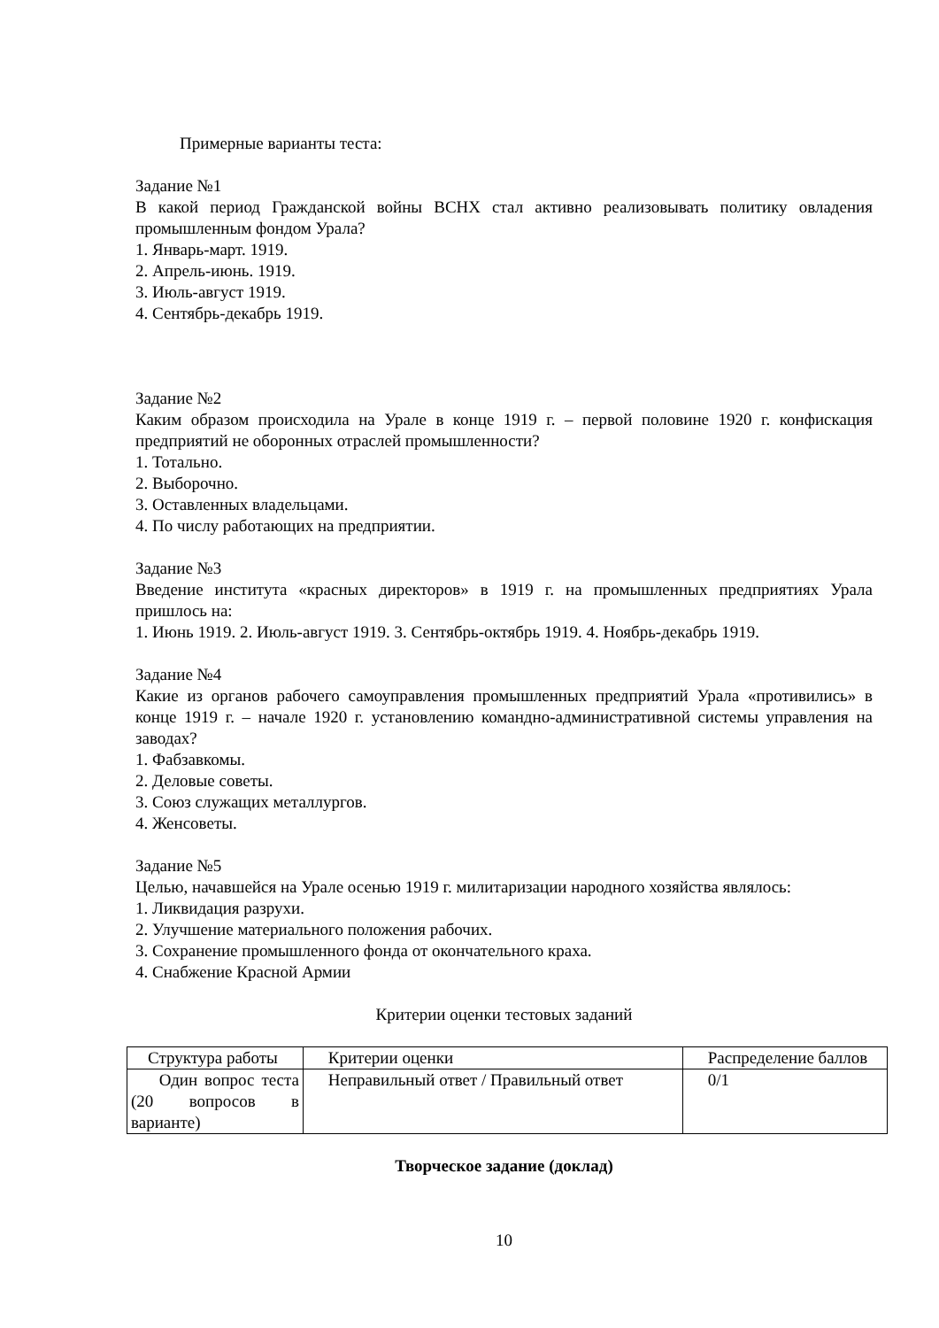Примерные варианты теста:
Задание №1
В какой период Гражданской войны ВСНХ стал активно реализовывать политику овладения промышленным фондом Урала?
1. Январь-март. 1919.
2. Апрель-июнь. 1919.
3. Июль-август 1919.
4. Сентябрь-декабрь 1919.
Задание №2
Каким образом происходила на Урале в конце 1919 г. – первой половине 1920 г. конфискация предприятий не оборонных отраслей промышленности?
1. Тотально.
2. Выборочно.
3. Оставленных владельцами.
4. По числу работающих на предприятии.
Задание №3
Введение института «красных директоров» в 1919 г. на промышленных предприятиях Урала пришлось на:
1. Июнь 1919. 2. Июль-август 1919. 3. Сентябрь-октябрь 1919. 4. Ноябрь-декабрь 1919.
Задание №4
Какие из органов рабочего самоуправления промышленных предприятий Урала «противились» в конце 1919 г. – начале 1920 г. установлению командно-административной системы управления на заводах?
1. Фабзавкомы.
2. Деловые советы.
3. Союз служащих металлургов.
4. Женсоветы.
Задание №5
Целью, начавшейся на Урале осенью 1919 г. милитаризации народного хозяйства являлось:
1. Ликвидация разрухи.
2. Улучшение материального положения рабочих.
3. Сохранение промышленного фонда от окончательного краха.
4. Снабжение Красной Армии
Критерии оценки тестовых заданий
| Структура работы | Критерии оценки | Распределение баллов |
| Один вопрос теста (20 вопросов в варианте) | Неправильный ответ / Правильный ответ | 0/1 |
Творческое задание (доклад)
10